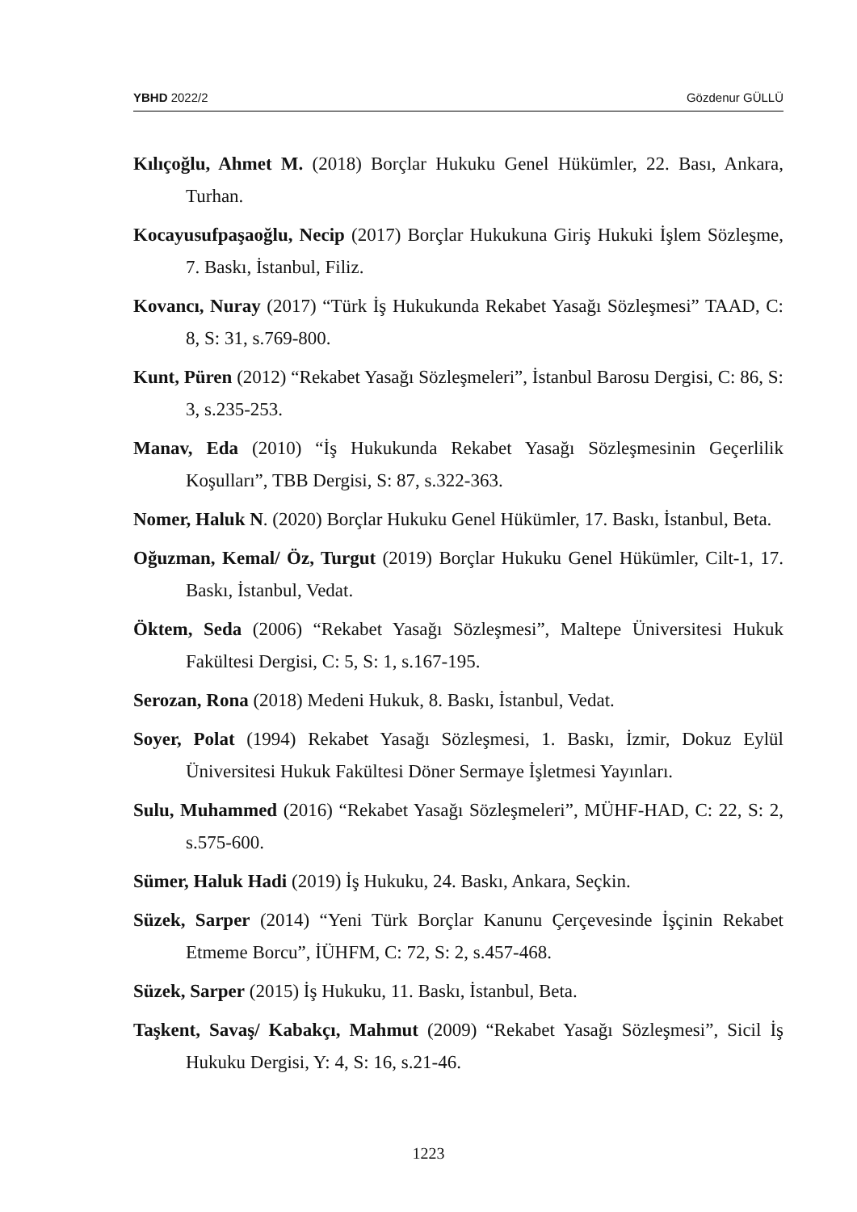YBHD 2022/2 Gözdenur GÜLLÜ
Kılıçoğlu, Ahmet M. (2018) Borçlar Hukuku Genel Hükümler, 22. Bası, Ankara, Turhan.
Kocayusufpaşaoğlu, Necip (2017) Borçlar Hukukuna Giriş Hukuki İşlem Sözleşme, 7. Baskı, İstanbul, Filiz.
Kovancı, Nuray (2017) “Türk İş Hukukunda Rekabet Yasağı Sözleşmesi” TAAD, C: 8, S: 31, s.769-800.
Kunt, Püren (2012) “Rekabet Yasağı Sözleşmeleri”, İstanbul Barosu Dergisi, C: 86, S: 3, s.235-253.
Manav, Eda (2010) “İş Hukukunda Rekabet Yasağı Sözleşmesinin Geçerlilik Koşulları”, TBB Dergisi, S: 87, s.322-363.
Nomer, Haluk N. (2020) Borçlar Hukuku Genel Hükümler, 17. Baskı, İstanbul, Beta.
Oğuzman, Kemal/ Öz, Turgut (2019) Borçlar Hukuku Genel Hükümler, Cilt-1, 17. Baskı, İstanbul, Vedat.
Öktem, Seda (2006) “Rekabet Yasağı Sözleşmesi”, Maltepe Üniversitesi Hukuk Fakültesi Dergisi, C: 5, S: 1, s.167-195.
Serozan, Rona (2018) Medeni Hukuk, 8. Baskı, İstanbul, Vedat.
Soyer, Polat (1994) Rekabet Yasağı Sözleşmesi, 1. Baskı, İzmir, Dokuz Eylül Üniversitesi Hukuk Fakültesi Döner Sermaye İşletmesi Yayınları.
Sulu, Muhammed (2016) “Rekabet Yasağı Sözleşmeleri”, MÜHF-HAD, C: 22, S: 2, s.575-600.
Sümer, Haluk Hadi (2019) İş Hukuku, 24. Baskı, Ankara, Seçkin.
Süzek, Sarper (2014) “Yeni Türk Borçlar Kanunu Çerçevesinde İşçinin Rekabet Etmeme Borcu”, İÜHFM, C: 72, S: 2, s.457-468.
Süzek, Sarper (2015) İş Hukuku, 11. Baskı, İstanbul, Beta.
Taşkent, Savaş/ Kabakçı, Mahmut (2009) “Rekabet Yasağı Sözleşmesi”, Sicil İş Hukuku Dergisi, Y: 4, S: 16, s.21-46.
1223